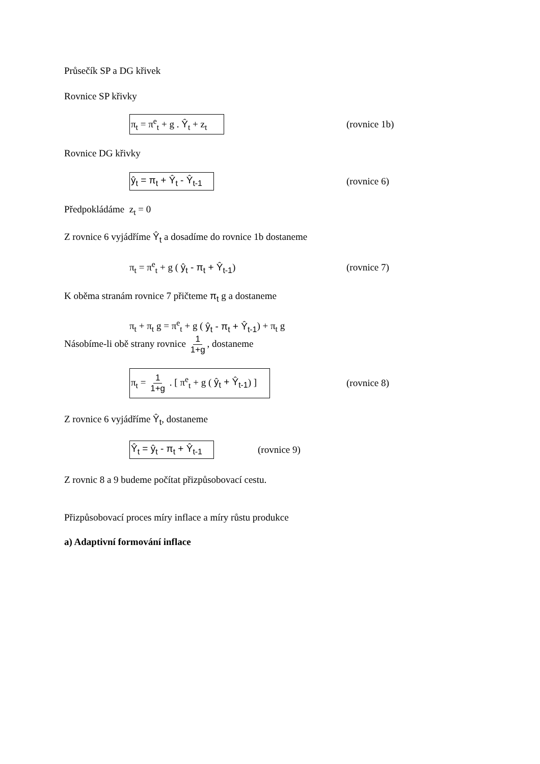Průsečík SP a DG křivek
Rovnice SP křivky
π<sub>t</sub> = π<sup>e</sup><sub>t</sub> + g . Ŷ<sub>t</sub> + z<sub>t</sub> (rovnice 1b)
Rovnice DG křivky
ŷ<sub>t</sub> = π<sub>t</sub> + Ŷ<sub>t</sub> - Ŷ<sub>t-1</sub> (rovnice 6)
Předpokládáme z<sub>t</sub> = 0
Z rovnice 6 vyjádříme Ŷ<sub>t</sub> a dosadíme do rovnice 1b dostaneme
π<sub>t</sub> = π<sup>e</sup><sub>t</sub> + g ( ŷ<sub>t</sub> - π<sub>t</sub> + Ŷ<sub>t-1</sub>) (rovnice 7)
K oběma stranám rovnice 7 přičteme π<sub>t</sub> g a dostaneme
π<sub>t</sub> + π<sub>t</sub> g = π<sup>e</sup><sub>t</sub> + g ( ŷ<sub>t</sub> - π<sub>t</sub> + Ŷ<sub>t-1</sub>) + π<sub>t</sub> g
Násobíme-li obě strany rovnice 1 1+g, dostaneme
π<sub>t</sub> = 1 1+g . [ π<sup>e</sup><sub>t</sub> + g ( ŷ<sub>t</sub> + Ŷ<sub>t-1</sub>) ] (rovnice 8)
Z rovnice 6 vyjádříme Ŷ<sub>t</sub>, dostaneme
Ŷ<sub>t</sub> = ŷ<sub>t</sub> - π<sub>t</sub> + Ŷ<sub>t-1</sub> (rovnice 9)
Z rovnic 8 a 9 budeme počítat přizpůsobovací cestu.
Přizpůsobovací proces míry inflace a míry růstu produkce
a) Adaptivní formování inflace